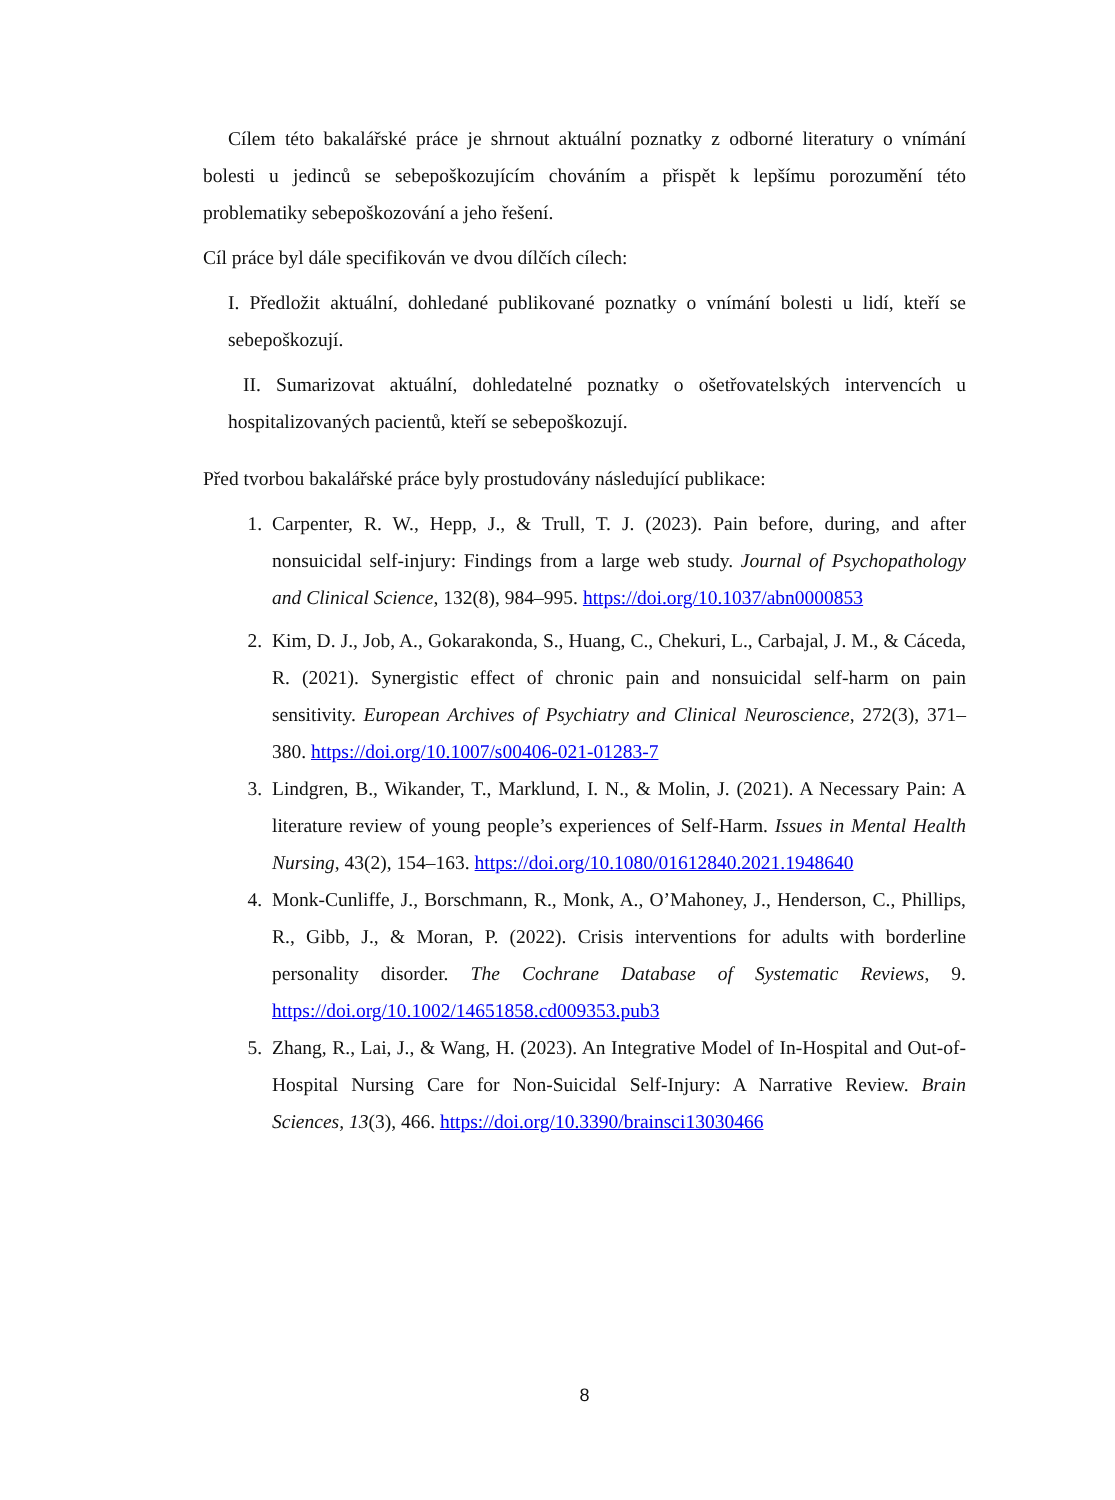Cílem této bakalářské práce je shrnout aktuální poznatky z odborné literatury o vnímání bolesti u jedinců se sebepoškozujícím chováním a přispět k lepšímu porozumění této problematiky sebepoškozování a jeho řešení.
Cíl práce byl dále specifikován ve dvou dílčích cílech:
I. Předložit aktuální, dohledané publikované poznatky o vnímání bolesti u lidí, kteří se sebepoškozují.
II. Sumarizovat aktuální, dohledatelné poznatky o ošetřovatelských intervencích u hospitalizovaných pacientů, kteří se sebepoškozují.
Před tvorbou bakalářské práce byly prostudovány následující publikace:
1. Carpenter, R. W., Hepp, J., & Trull, T. J. (2023). Pain before, during, and after nonsuicidal self-injury: Findings from a large web study. Journal of Psychopathology and Clinical Science, 132(8), 984–995. https://doi.org/10.1037/abn0000853
2. Kim, D. J., Job, A., Gokarakonda, S., Huang, C., Chekuri, L., Carbajal, J. M., & Cáceda, R. (2021). Synergistic effect of chronic pain and nonsuicidal self-harm on pain sensitivity. European Archives of Psychiatry and Clinical Neuroscience, 272(3), 371–380. https://doi.org/10.1007/s00406-021-01283-7
3. Lindgren, B., Wikander, T., Marklund, I. N., & Molin, J. (2021). A Necessary Pain: A literature review of young people’s experiences of Self-Harm. Issues in Mental Health Nursing, 43(2), 154–163. https://doi.org/10.1080/01612840.2021.1948640
4. Monk-Cunliffe, J., Borschmann, R., Monk, A., O’Mahoney, J., Henderson, C., Phillips, R., Gibb, J., & Moran, P. (2022). Crisis interventions for adults with borderline personality disorder. The Cochrane Database of Systematic Reviews, 9. https://doi.org/10.1002/14651858.cd009353.pub3
5. Zhang, R., Lai, J., & Wang, H. (2023). An Integrative Model of In-Hospital and Out-of-Hospital Nursing Care for Non-Suicidal Self-Injury: A Narrative Review. Brain Sciences, 13(3), 466. https://doi.org/10.3390/brainsci13030466
8